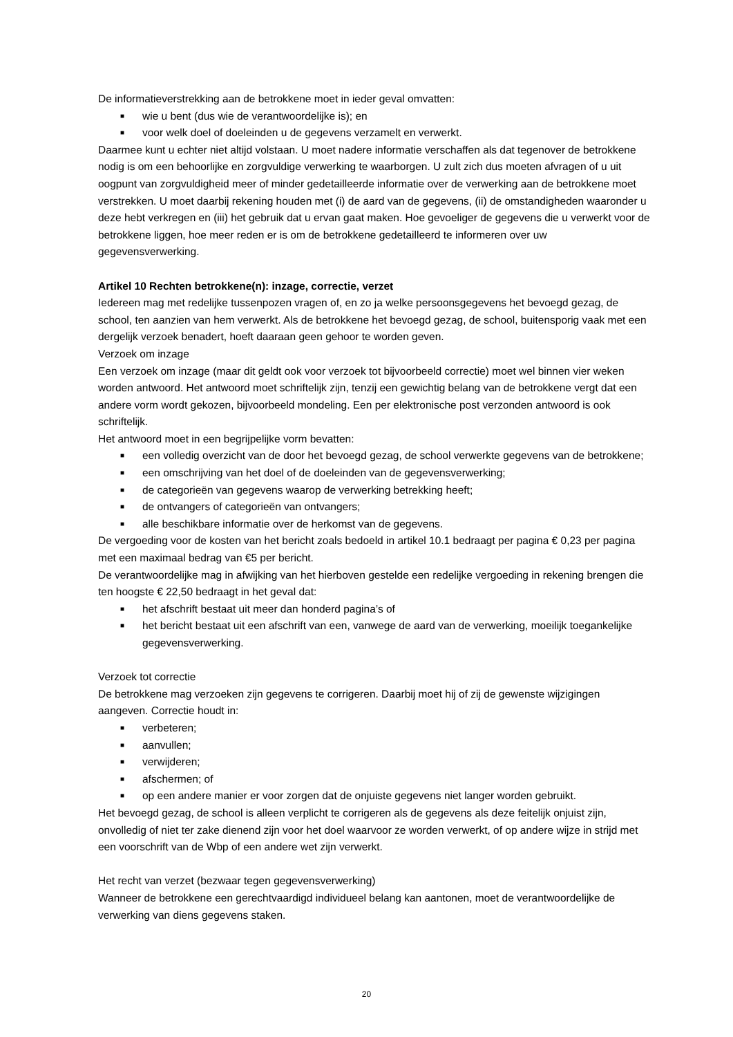De informatieverstrekking aan de betrokkene moet in ieder geval omvatten:
■ wie u bent (dus wie de verantwoordelijke is); en
■ voor welk doel of doeleinden u de gegevens verzamelt en verwerkt.
Daarmee kunt u echter niet altijd volstaan. U moet nadere informatie verschaffen als dat tegenover de betrokkene nodig is om een behoorlijke en zorgvuldige verwerking te waarborgen. U zult zich dus moeten afvragen of u uit oogpunt van zorgvuldigheid meer of minder gedetailleerde informatie over de verwerking aan de betrokkene moet verstrekken. U moet daarbij rekening houden met (i) de aard van de gegevens, (ii) de omstandigheden waaronder u deze hebt verkregen en (iii) het gebruik dat u ervan gaat maken. Hoe gevoeliger de gegevens die u verwerkt voor de betrokkene liggen, hoe meer reden er is om de betrokkene gedetailleerd te informeren over uw gegevensverwerking.
Artikel 10 Rechten betrokkene(n): inzage, correctie, verzet
Iedereen mag met redelijke tussenpozen vragen of, en zo ja welke persoonsgegevens het bevoegd gezag, de school, ten aanzien van hem verwerkt. Als de betrokkene het bevoegd gezag, de school, buitensporig vaak met een dergelijk verzoek benadert, hoeft daaraan geen gehoor te worden geven.
Verzoek om inzage
Een verzoek om inzage (maar dit geldt ook voor verzoek tot bijvoorbeeld correctie) moet wel binnen vier weken worden antwoord. Het antwoord moet schriftelijk zijn, tenzij een gewichtig belang van de betrokkene vergt dat een andere vorm wordt gekozen, bijvoorbeeld mondeling. Een per elektronische post verzonden antwoord is ook schriftelijk.
Het antwoord moet in een begrijpelijke vorm bevatten:
■ een volledig overzicht van de door het bevoegd gezag, de school verwerkte gegevens van de betrokkene;
■ een omschrijving van het doel of de doeleinden van de gegevensverwerking;
■ de categorieën van gegevens waarop de verwerking betrekking heeft;
■ de ontvangers of categorieën van ontvangers;
■ alle beschikbare informatie over de herkomst van de gegevens.
De vergoeding voor de kosten van het bericht zoals bedoeld in artikel 10.1 bedraagt per pagina € 0,23 per pagina met een maximaal bedrag van €5 per bericht.
De verantwoordelijke mag in afwijking van het hierboven gestelde een redelijke vergoeding in rekening brengen die ten hoogste € 22,50 bedraagt in het geval dat:
■ het afschrift bestaat uit meer dan honderd pagina’s of
■ het bericht bestaat uit een afschrift van een, vanwege de aard van de verwerking, moeilijk toegankelijke gegevensverwerking.
Verzoek tot correctie
De betrokkene mag verzoeken zijn gegevens te corrigeren. Daarbij moet hij of zij de gewenste wijzigingen aangeven. Correctie houdt in:
■ verbeteren;
■ aanvullen;
■ verwijderen;
■ afschermen; of
■ op een andere manier er voor zorgen dat de onjuiste gegevens niet langer worden gebruikt.
Het bevoegd gezag, de school is alleen verplicht te corrigeren als de gegevens als deze feitelijk onjuist zijn, onvolledig of niet ter zake dienend zijn voor het doel waarvoor ze worden verwerkt, of op andere wijze in strijd met een voorschrift van de Wbp of een andere wet zijn verwerkt.
Het recht van verzet (bezwaar tegen gegevensverwerking)
Wanneer de betrokkene een gerechtvaardigd individueel belang kan aantonen, moet de verantwoordelijke de verwerking van diens gegevens staken.
20